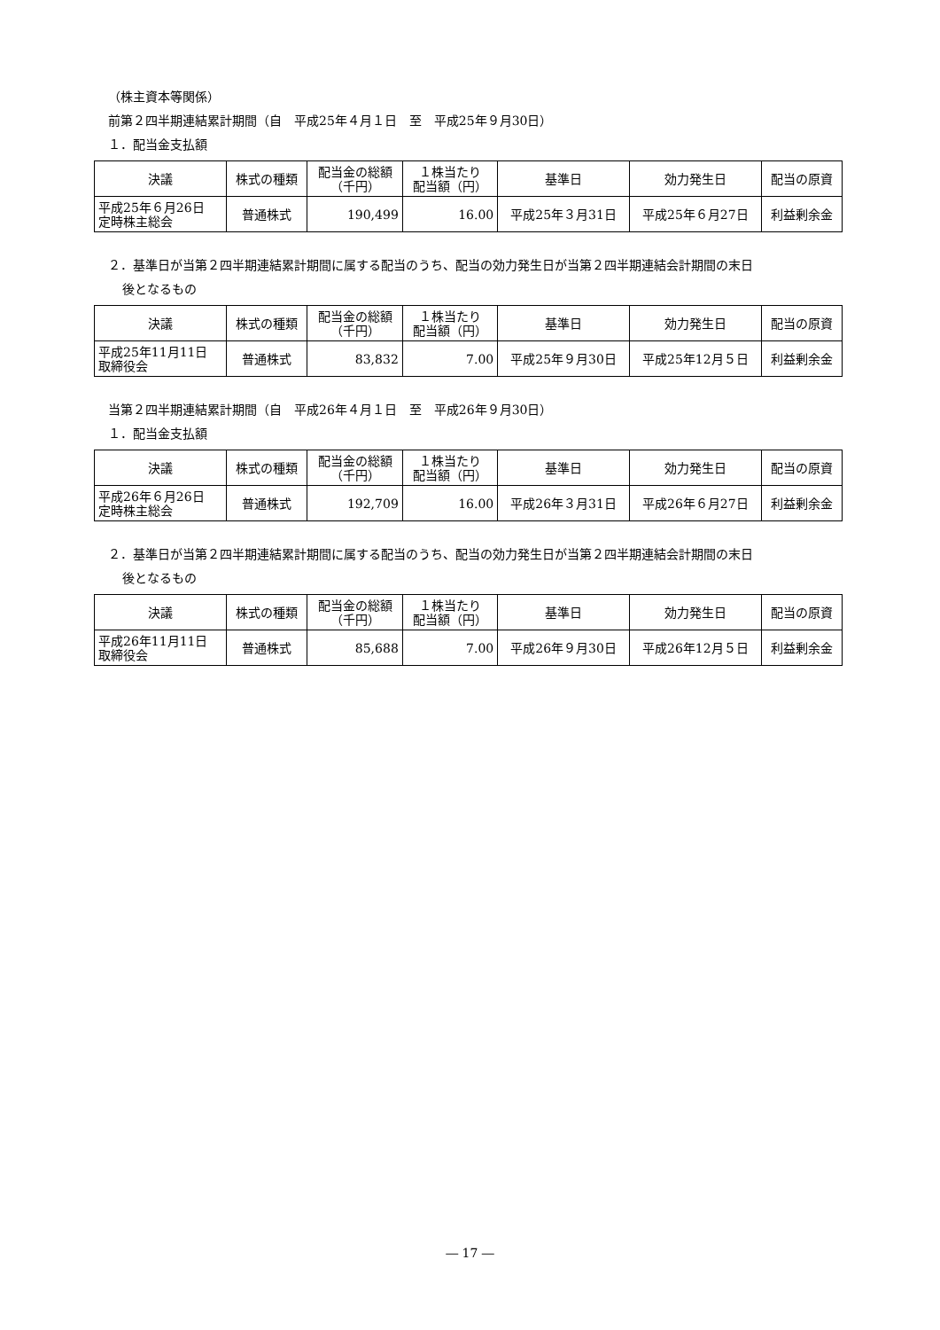（株主資本等関係）
前第２四半期連結累計期間（自　平成25年４月１日　至　平成25年９月30日）
１．配当金支払額
| 決議 | 株式の種類 | 配当金の総額 （千円） | １株当たり 配当額（円） | 基準日 | 効力発生日 | 配当の原資 |
| --- | --- | --- | --- | --- | --- | --- |
| 平成25年６月26日 定時株主総会 | 普通株式 | 190,499 | 16.00 | 平成25年３月31日 | 平成25年６月27日 | 利益剰余金 |
２．基準日が当第２四半期連結累計期間に属する配当のうち、配当の効力発生日が当第２四半期連結会計期間の末日
後となるもの
| 決議 | 株式の種類 | 配当金の総額 （千円） | １株当たり 配当額（円） | 基準日 | 効力発生日 | 配当の原資 |
| --- | --- | --- | --- | --- | --- | --- |
| 平成25年11月11日 取締役会 | 普通株式 | 83,832 | 7.00 | 平成25年９月30日 | 平成25年12月５日 | 利益剰余金 |
当第２四半期連結累計期間（自　平成26年４月１日　至　平成26年９月30日）
１．配当金支払額
| 決議 | 株式の種類 | 配当金の総額 （千円） | １株当たり 配当額（円） | 基準日 | 効力発生日 | 配当の原資 |
| --- | --- | --- | --- | --- | --- | --- |
| 平成26年６月26日 定時株主総会 | 普通株式 | 192,709 | 16.00 | 平成26年３月31日 | 平成26年６月27日 | 利益剰余金 |
２．基準日が当第２四半期連結累計期間に属する配当のうち、配当の効力発生日が当第２四半期連結会計期間の末日
後となるもの
| 決議 | 株式の種類 | 配当金の総額 （千円） | １株当たり 配当額（円） | 基準日 | 効力発生日 | 配当の原資 |
| --- | --- | --- | --- | --- | --- | --- |
| 平成26年11月11日 取締役会 | 普通株式 | 85,688 | 7.00 | 平成26年９月30日 | 平成26年12月５日 | 利益剰余金 |
― 17 ―